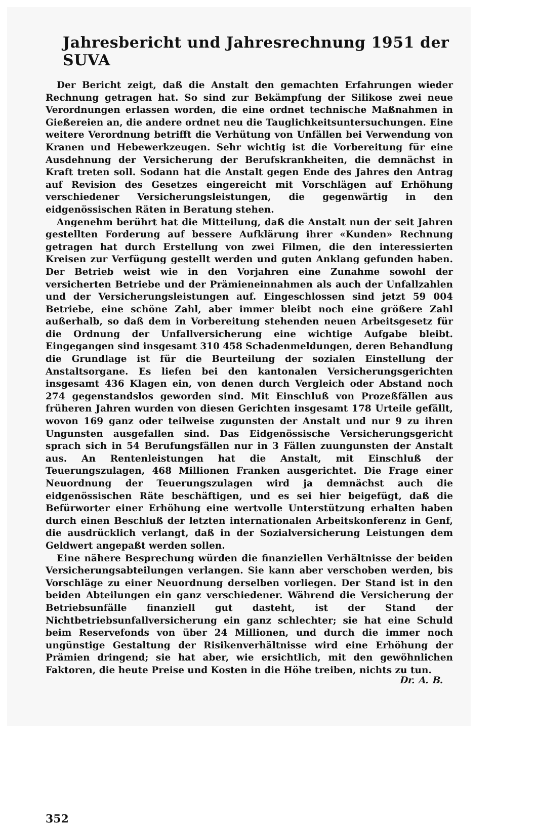Jahresbericht und Jahresrechnung 1951 der SUVA
Der Bericht zeigt, daß die Anstalt den gemachten Erfahrungen wieder Rechnung getragen hat. So sind zur Bekämpfung der Silikose zwei neue Verordnungen erlassen worden, die eine ordnet technische Maßnahmen in Gießereien an, die andere ordnet neu die Tauglichkeitsuntersuchungen. Eine weitere Verordnung betrifft die Verhütung von Unfällen bei Verwendung von Kranen und Hebewerkzeugen. Sehr wichtig ist die Vorbereitung für eine Ausdehnung der Versicherung der Berufskrankheiten, die demnächst in Kraft treten soll. Sodann hat die Anstalt gegen Ende des Jahres den Antrag auf Revision des Gesetzes eingereicht mit Vorschlägen auf Erhöhung verschiedener Versicherungsleistungen, die gegenwärtig in den eidgenössischen Räten in Beratung stehen.
Angenehm berührt hat die Mitteilung, daß die Anstalt nun der seit Jahren gestellten Forderung auf bessere Aufklärung ihrer «Kunden» Rechnung getragen hat durch Erstellung von zwei Filmen, die den interessierten Kreisen zur Verfügung gestellt werden und guten Anklang gefunden haben. Der Betrieb weist wie in den Vorjahren eine Zunahme sowohl der versicherten Betriebe und der Prämieneinnahmen als auch der Unfallzahlen und der Versicherungsleistungen auf. Eingeschlossen sind jetzt 59 004 Betriebe, eine schöne Zahl, aber immer bleibt noch eine größere Zahl außerhalb, so daß dem in Vorbereitung stehenden neuen Arbeitsgesetz für die Ordnung der Unfallversicherung eine wichtige Aufgabe bleibt. Eingegangen sind insgesamt 310 458 Schadenmeldungen, deren Behandlung die Grundlage ist für die Beurteilung der sozialen Einstellung der Anstaltsorgane. Es liefen bei den kantonalen Versicherungsgerichten insgesamt 436 Klagen ein, von denen durch Vergleich oder Abstand noch 274 gegenstandslos geworden sind. Mit Einschluß von Prozeßfällen aus früheren Jahren wurden von diesen Gerichten insgesamt 178 Urteile gefällt, wovon 169 ganz oder teilweise zugunsten der Anstalt und nur 9 zu ihren Ungunsten ausgefallen sind. Das Eidgenössische Versicherungsgericht sprach sich in 54 Berufungsfällen nur in 3 Fällen zuungunsten der Anstalt aus. An Rentenleistungen hat die Anstalt, mit Einschluß der Teuerungszulagen, 468 Millionen Franken ausgerichtet. Die Frage einer Neuordnung der Teuerungszulagen wird ja demnächst auch die eidgenössischen Räte beschäftigen, und es sei hier beigefügt, daß die Befürworter einer Erhöhung eine wertvolle Unterstützung erhalten haben durch einen Beschluß der letzten internationalen Arbeitskonferenz in Genf, die ausdrücklich verlangt, daß in der Sozialversicherung Leistungen dem Geldwert angepaßt werden sollen.
Eine nähere Besprechung würden die finanziellen Verhältnisse der beiden Versicherungsabteilungen verlangen. Sie kann aber verschoben werden, bis Vorschläge zu einer Neuordnung derselben vorliegen. Der Stand ist in den beiden Abteilungen ein ganz verschiedener. Während die Versicherung der Betriebsunfälle finanziell gut dasteht, ist der Stand der Nichtbetriebsunfallversicherung ein ganz schlechter; sie hat eine Schuld beim Reservefonds von über 24 Millionen, und durch die immer noch ungünstige Gestaltung der Risikenverhältnisse wird eine Erhöhung der Prämien dringend; sie hat aber, wie ersichtlich, mit den gewöhnlichen Faktoren, die heute Preise und Kosten in die Höhe treiben, nichts zu tun.
Dr. A. B.
352